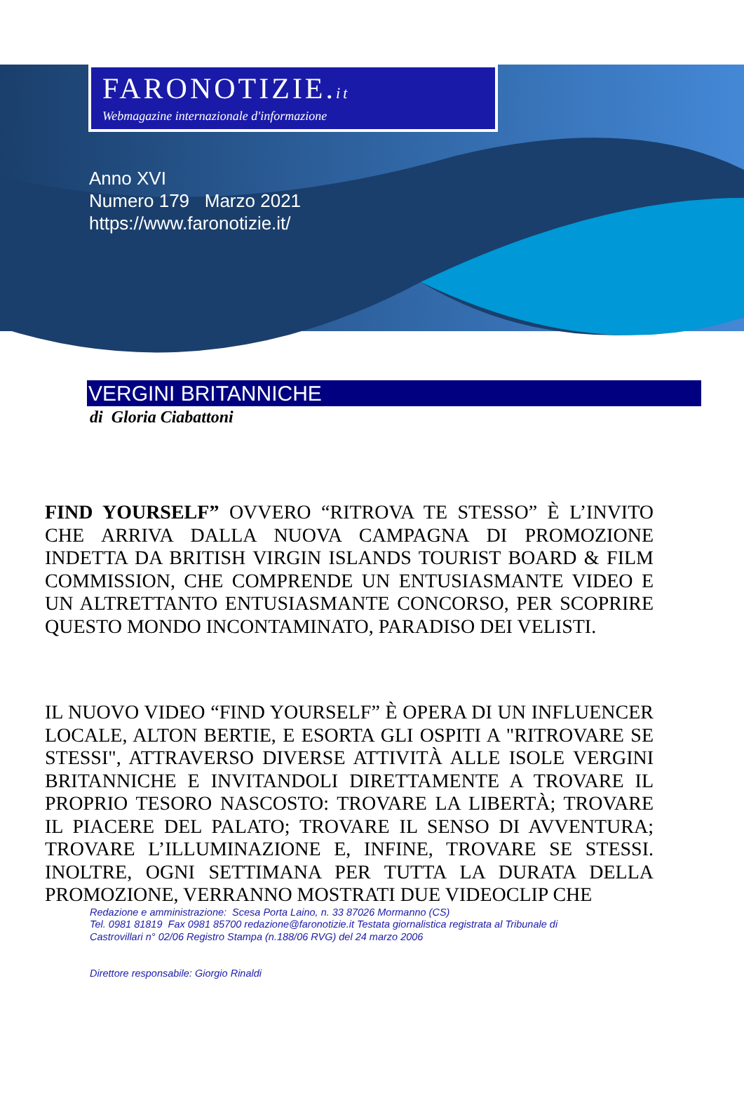FARONOTIZIE.it
Webmagazine internazionale d'informazione
Anno XVI
Numero 179 Marzo 2021
https://www.faronotizie.it/
VERGINI BRITANNICHE
di Gloria Ciabattoni
FIND YOURSELF” OVVERO “RITROVA TE STESSO” È L’INVITO CHE ARRIVA DALLA NUOVA CAMPAGNA DI PROMOZIONE INDETTA DA BRITISH VIRGIN ISLANDS TOURIST BOARD & FILM COMMISSION, CHE COMPRENDE UN ENTUSIASMANTE VIDEO E UN ALTRETTANTO ENTUSIASMANTE CONCORSO, PER SCOPRIRE QUESTO MONDO INCONTAMINATO, PARADISO DEI VELISTI.
IL NUOVO VIDEO “FIND YOURSELF” È OPERA DI UN INFLUENCER LOCALE, ALTON BERTIE, E ESORTA GLI OSPITI A "RITROVARE SE STESSI", ATTRAVERSO DIVERSE ATTIVITÀ ALLE ISOLE VERGINI BRITANNICHE E INVITANDOLI DIRETTAMENTE A TROVARE IL PROPRIO TESORO NASCOSTO: TROVARE LA LIBERTÀ; TROVARE IL PIACERE DEL PALATO; TROVARE IL SENSO DI AVVENTURA; TROVARE L’ILLUMINAZIONE E, INFINE, TROVARE SE STESSI. INOLTRE, OGNI SETTIMANA PER TUTTA LA DURATA DELLA PROMOZIONE, VERRANNO MOSTRATI DUE VIDEOCLIP CHE
Redazione e amministrazione: Scesa Porta Laino, n. 33 87026 Mormanno (CS)
Tel. 0981 81819 Fax 0981 85700 redazione@faronotizie.it Testata giornalistica registrata al Tribunale di
Castrovillari n° 02/06 Registro Stampa (n.188/06 RVG) del 24 marzo 2006
Direttore responsabile: Giorgio Rinaldi